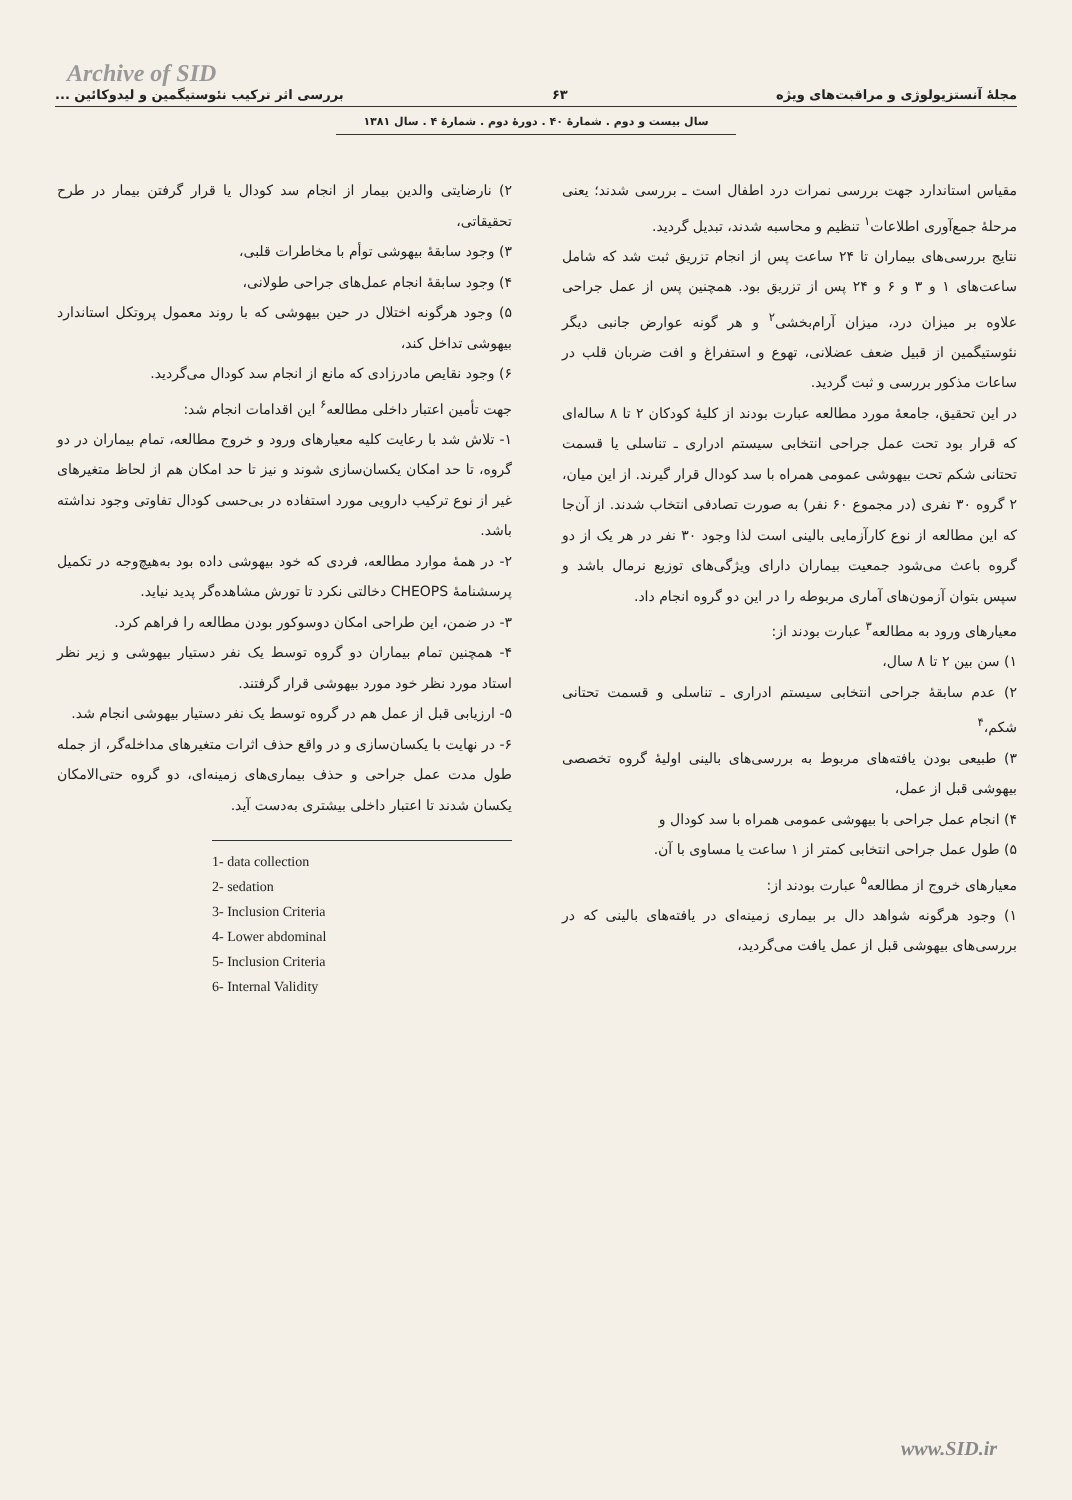Archive of SID
مجلهٔ آنستزیولوژی و مراقبت‌های ویژه ۶۳ بررسی اثر ترکیب نئوستیگمین و لیدوکائین ...
سال بیست و دوم . شمارهٔ ۴۰ . دورهٔ دوم . شمارهٔ ۴ . سال ۱۳۸۱
مقیاس استاندارد جهت بررسی نمرات درد اطفال است ـ بررسی شدند؛ یعنی مرحلهٔ جمع‌آوری اطلاعات<sup>۱</sup> تنظیم و محاسبه شدند، تبدیل گردید.
نتایج بررسی‌های بیماران تا ۲۴ ساعت پس از انجام تزریق ثبت شد که شامل ساعت‌های ۱ و ۳ و ۶ و ۲۴ پس از تزریق بود. همچنین پس از عمل جراحی علاوه بر میزان درد، میزان آرام‌بخشی<sup>۲</sup> و هر گونه عوارض جانبی دیگر نئوستیگمین از قبیل ضعف عضلانی، تهوع و استفراغ و افت ضربان قلب در ساعات مذکور بررسی و ثبت گردید.
در این تحقیق، جامعهٔ مورد مطالعه عبارت بودند از کلیهٔ کودکان ۲ تا ۸ ساله‌ای که قرار بود تحت عمل جراحی انتخابی سیستم ادراری ـ تناسلی یا قسمت تحتانی شکم تحت بیهوشی عمومی همراه با سد کودال قرار گیرند. از این میان، ۲ گروه ۳۰ نفری (در مجموع ۶۰ نفر) به صورت تصادفی انتخاب شدند. از آن‌جا که این مطالعه از نوع کارآزمایی بالینی است لذا وجود ۳۰ نفر در هر یک از دو گروه باعث می‌شود جمعیت بیماران دارای ویژگی‌های توزیع نرمال باشد و سپس بتوان آزمون‌های آماری مربوطه را در این دو گروه انجام داد.
معیارهای ورود به مطالعه<sup>۳</sup> عبارت بودند از:
۱) سن بین ۲ تا ۸ سال،
۲) عدم سابقهٔ جراحی انتخابی سیستم ادراری ـ تناسلی و قسمت تحتانی شکم،<sup>۴</sup>
۳) طبیعی بودن یافته‌های مربوط به بررسی‌های بالینی اولیهٔ گروه تخصصی بیهوشی قبل از عمل،
۴) انجام عمل جراحی با بیهوشی عمومی همراه با سد کودال و
۵) طول عمل جراحی انتخابی کمتر از ۱ ساعت یا مساوی با آن.
معیارهای خروج از مطالعه<sup>۵</sup> عبارت بودند از:
۱) وجود هرگونه شواهد دال بر بیماری زمینه‌ای در یافته‌های بالینی که در بررسی‌های بیهوشی قبل از عمل یافت می‌گردید،
۲) نارضایتی والدین بیمار از انجام سد کودال یا قرار گرفتن بیمار در طرح تحقیقاتی،
۳) وجود سابقهٔ بیهوشی توأم با مخاطرات قلبی،
۴) وجود سابقهٔ انجام عمل‌های جراحی طولانی،
۵) وجود هرگونه اختلال در حین بیهوشی که با روند معمول پروتکل استاندارد بیهوشی تداخل کند،
۶) وجود نقایص مادرزادی که مانع از انجام سد کودال می‌گردید.
جهت تأمین اعتبار داخلی مطالعه<sup>۶</sup> این اقدامات انجام شد:
۱- تلاش شد با رعایت کلیه معیارهای ورود و خروج مطالعه، تمام بیماران در دو گروه، تا حد امکان یکسان‌سازی شوند و نیز تا حد امکان هم از لحاظ متغیرهای غیر از نوع ترکیب دارویی مورد استفاده در بی‌حسی کودال تفاوتی وجود نداشته باشد.
۲- در همهٔ موارد مطالعه، فردی که خود بیهوشی داده بود به‌هیچ‌وجه در تکمیل پرسشنامهٔ CHEOPS دخالتی نکرد تا تورش مشاهده‌گر پدید نیاید.
۳- در ضمن، این طراحی امکان دوسوکور بودن مطالعه را فراهم کرد.
۴- همچنین تمام بیماران دو گروه توسط یک نفر دستیار بیهوشی و زیر نظر استاد مورد نظر خود مورد بیهوشی قرار گرفتند.
۵- ارزیابی قبل از عمل هم در گروه توسط یک نفر دستیار بیهوشی انجام شد.
۶- در نهایت با یکسان‌سازی و در واقع حذف اثرات متغیرهای مداخله‌گر، از جمله طول مدت عمل جراحی و حذف بیماری‌های زمینه‌ای، دو گروه حتی‌الامکان یکسان شدند تا اعتبار داخلی بیشتری به‌دست آید.
1- data collection
2- sedation
3- Inclusion Criteria
4- Lower abdominal
5- Inclusion Criteria
6- Internal Validity
www.SID.ir